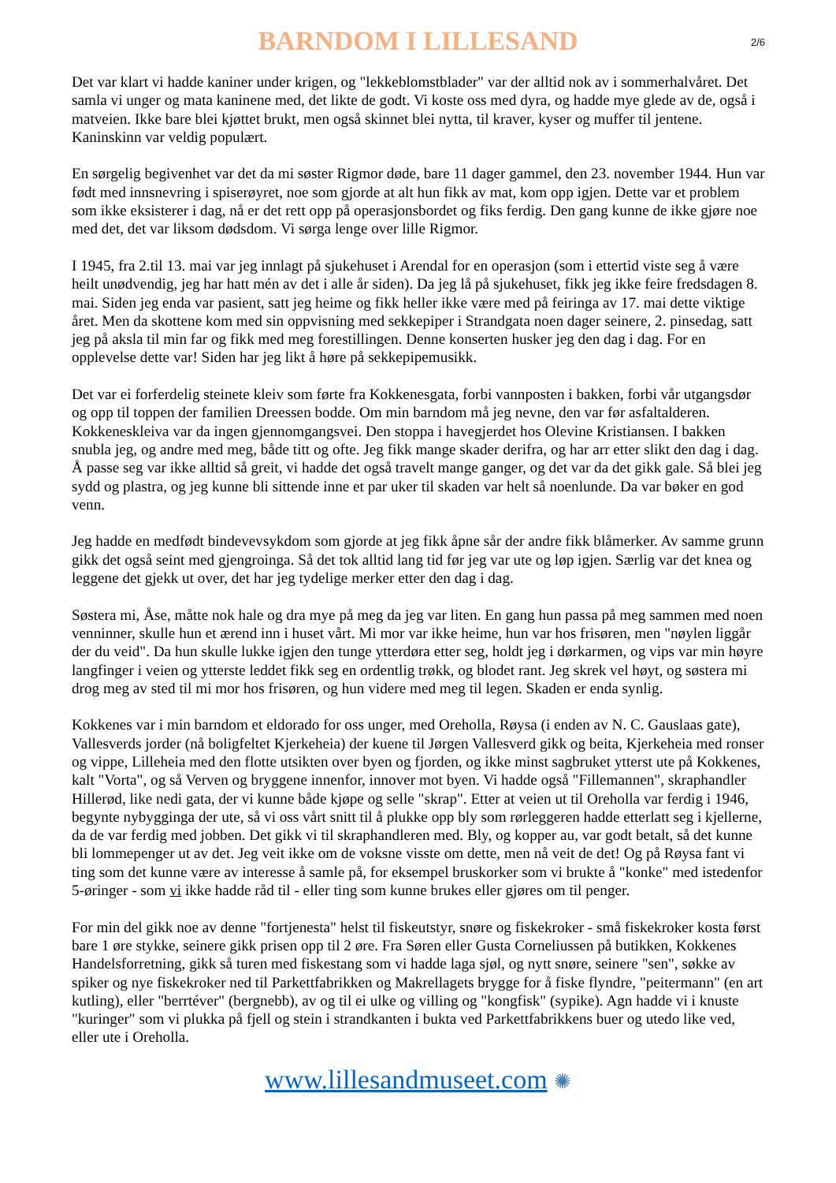BARNDOM I LILLESAND
2/6
Det var klart vi hadde kaniner under krigen, og "lekkeblomstblader" var der alltid nok av i sommerhalvåret. Det samla vi unger og mata kaninene med, det likte de godt. Vi koste oss med dyra, og hadde mye glede av de, også i matveien. Ikke bare blei kjøttet brukt, men også skinnet blei nytta, til kraver, kyser og muffer til jentene. Kaninskinn var veldig populært.
En sørgelig begivenhet var det da mi søster Rigmor døde, bare 11 dager gammel, den 23. november 1944. Hun var født med innsnevring i spiserøyret, noe som gjorde at alt hun fikk av mat, kom opp igjen. Dette var et problem som ikke eksisterer i dag, nå er det rett opp på operasjonsbordet og fiks ferdig. Den gang kunne de ikke gjøre noe med det, det var liksom dødsdom. Vi sørga lenge over lille Rigmor.
I 1945, fra 2.til 13. mai var jeg innlagt på sjukehuset i Arendal for en operasjon (som i ettertid viste seg å være heilt unødvendig, jeg har hatt mén av det i alle år siden). Da jeg lå på sjukehuset, fikk jeg ikke feire fredsdagen 8. mai. Siden jeg enda var pasient, satt jeg heime og fikk heller ikke være med på feiringa av 17. mai dette viktige året. Men da skottene kom med sin oppvisning med sekkepiper i Strandgata noen dager seinere, 2. pinsedag, satt jeg på aksla til min far og fikk med meg forestillingen. Denne konserten husker jeg den dag i dag. For en opplevelse dette var! Siden har jeg likt å høre på sekkepipemusikk.
Det var ei forferdelig steinete kleiv som førte fra Kokkenesgata, forbi vannposten i bakken, forbi vår utgangsdør og opp til toppen der familien Dreessen bodde. Om min barndom må jeg nevne, den var før asfaltalderen. Kokkeneskleiva var da ingen gjennomgangsvei. Den stoppa i havegjerdet hos Olevine Kristiansen. I bakken snubla jeg, og andre med meg, både titt og ofte. Jeg fikk mange skader derifra, og har arr etter slikt den dag i dag. Å passe seg var ikke alltid så greit, vi hadde det også travelt mange ganger, og det var da det gikk gale. Så blei jeg sydd og plastra, og jeg kunne bli sittende inne et par uker til skaden var helt så noenlunde. Da var bøker en god venn.
Jeg hadde en medfødt bindevevsykdom som gjorde at jeg fikk åpne sår der andre fikk blåmerker. Av samme grunn gikk det også seint med gjengroinga. Så det tok alltid lang tid før jeg var ute og løp igjen. Særlig var det knea og leggene det gjekk ut over, det har jeg tydelige merker etter den dag i dag.
Søstera mi, Åse, måtte nok hale og dra mye på meg da jeg var liten. En gang hun passa på meg sammen med noen venninner, skulle hun et ærend inn i huset vårt. Mi mor var ikke heime, hun var hos frisøren, men "nøylen liggår der du veid". Da hun skulle lukke igjen den tunge ytterdøra etter seg, holdt jeg i dørkarmen, og vips var min høyre langfinger i veien og ytterste leddet fikk seg en ordentlig trøkk, og blodet rant. Jeg skrek vel høyt, og søstera mi drog meg av sted til mi mor hos frisøren, og hun videre med meg til legen. Skaden er enda synlig.
Kokkenes var i min barndom et eldorado for oss unger, med Oreholla, Røysa (i enden av N. C. Gauslaas gate), Vallesverds jorder (nå boligfeltet Kjerkeheia) der kuene til Jørgen Vallesverd gikk og beita, Kjerkeheia med ronser og vippe, Lilleheia med den flotte utsikten over byen og fjorden, og ikke minst sagbruket ytterst ute på Kokkenes, kalt "Vorta", og så Verven og bryggene innenfor, innover mot byen. Vi hadde også "Fillemannen", skraphandler Hillerød, like nedi gata, der vi kunne både kjøpe og selle "skrap". Etter at veien ut til Oreholla var ferdig i 1946, begynte nybygginga der ute, så vi oss vårt snitt til å plukke opp bly som rørleggeren hadde etterlatt seg i kjellerne, da de var ferdig med jobben. Det gikk vi til skraphandleren med. Bly, og kopper au, var godt betalt, så det kunne bli lommepenger ut av det. Jeg veit ikke om de voksne visste om dette, men nå veit de det! Og på Røysa fant vi ting som det kunne være av interesse å samle på, for eksempel bruskorker som vi brukte å "konke" med istedenfor 5-øringer - som vi ikke hadde råd til - eller ting som kunne brukes eller gjøres om til penger.
For min del gikk noe av denne "fortjenesta" helst til fiskeutstyr, snøre og fiskekroker - små fiskekroker kosta først bare 1 øre stykke, seinere gikk prisen opp til 2 øre. Fra Søren eller Gusta Corneliussen på butikken, Kokkenes Handelsforretning, gikk så turen med fiskestang som vi hadde laga sjøl, og nytt snøre, seinere "sen", søkke av spiker og nye fiskekroker ned til Parkettfabrikken og Makrellagets brygge for å fiske flyndre, "peitermann" (en art kutling), eller "berrtéver" (bergnebb), av og til ei ulke og villing og "kongfisk" (sypike). Agn hadde vi i knuste "kuringer" som vi plukka på fjell og stein i strandkanten i bukta ved Parkettfabrikkens buer og utedo like ved, eller ute i Oreholla.
www.lillesandmuseet.com ✺